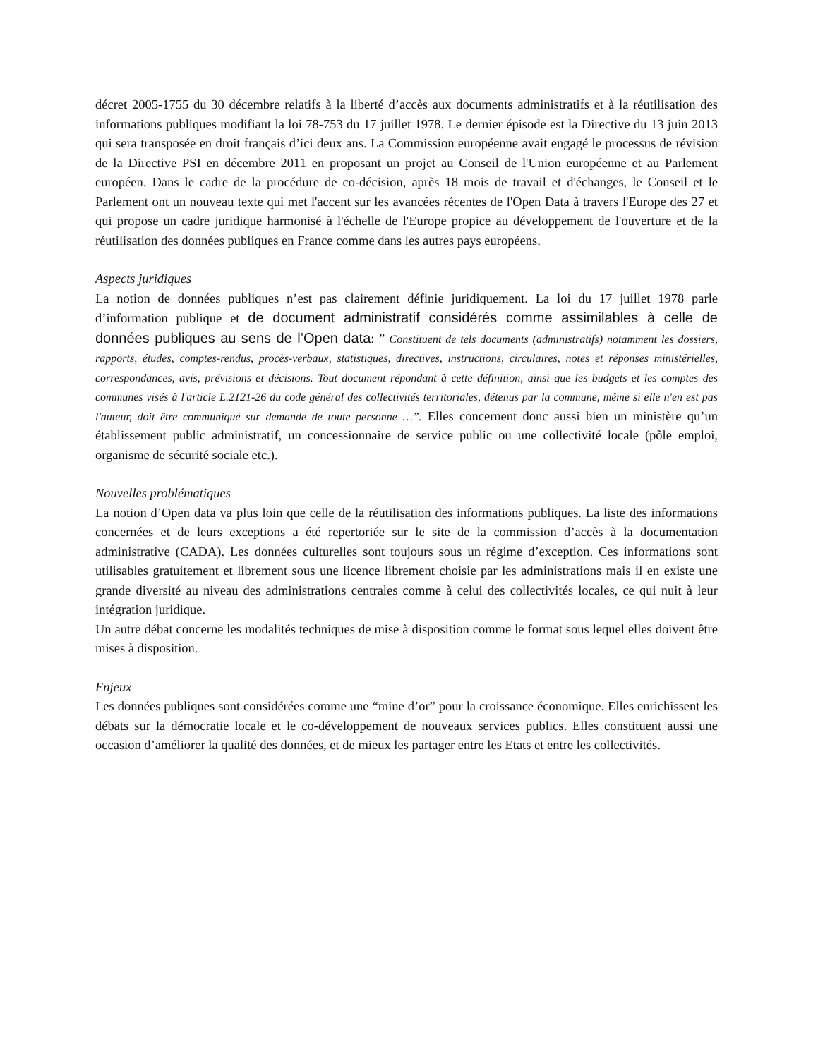décret 2005-1755 du 30 décembre relatifs à la liberté d’accès aux documents administratifs et à la réutilisation des informations publiques modifiant la loi 78-753 du 17 juillet 1978. Le dernier épisode est la Directive du 13 juin 2013 qui sera transposée en droit français d’ici deux ans. La Commission européenne avait engagé le processus de révision de la Directive PSI en décembre 2011 en proposant un projet au Conseil de l'Union européenne et au Parlement européen. Dans le cadre de la procédure de co-décision, après 18 mois de travail et d'échanges, le Conseil et le Parlement ont un nouveau texte qui met l'accent sur les avancées récentes de l'Open Data à travers l'Europe des 27 et qui propose un cadre juridique harmonisé à l'échelle de l'Europe propice au développement de l'ouverture et de la réutilisation des données publiques en France comme dans les autres pays européens.
Aspects juridiques
La notion de données publiques n’est pas clairement définie juridiquement. La loi du 17 juillet 1978 parle d’information publique et de document administratif considérés comme assimilables à celle de données publiques au sens de l’Open data: ” Constituent de tels documents (administratifs) notamment les dossiers, rapports, études, comptes-rendus, procès-verbaux, statistiques, directives, instructions, circulaires, notes et réponses ministérielles, correspondances, avis, prévisions et décisions. Tout document répondant à cette définition, ainsi que les budgets et les comptes des communes visés à l'article L.2121-26 du code général des collectivités territoriales, détenus par la commune, même si elle n'en est pas l'auteur, doit être communiqué sur demande de toute personne …”. Elles concernent donc aussi bien un ministère qu’un établissement public administratif, un concessionnaire de service public ou une collectivité locale (pôle emploi, organisme de sécurité sociale etc.).
Nouvelles problématiques
La notion d’Open data va plus loin que celle de la réutilisation des informations publiques. La liste des informations concernées et de leurs exceptions a été repertoriée sur le site de la commission d’accès à la documentation administrative (CADA). Les données culturelles sont toujours sous un régime d’exception. Ces informations sont utilisables gratuitement et librement sous une licence librement choisie par les administrations mais il en existe une grande diversité au niveau des administrations centrales comme à celui des collectivités locales, ce qui nuit à leur intégration juridique.
Un autre débat concerne les modalités techniques de mise à disposition comme le format sous lequel elles doivent être mises à disposition.
Enjeux
Les données publiques sont considérées comme une “mine d’or” pour la croissance économique. Elles enrichissent les débats sur la démocratie locale et le co-développement de nouveaux services publics. Elles constituent aussi une occasion d’améliorer la qualité des données, et de mieux les partager entre les Etats et entre les collectivités.